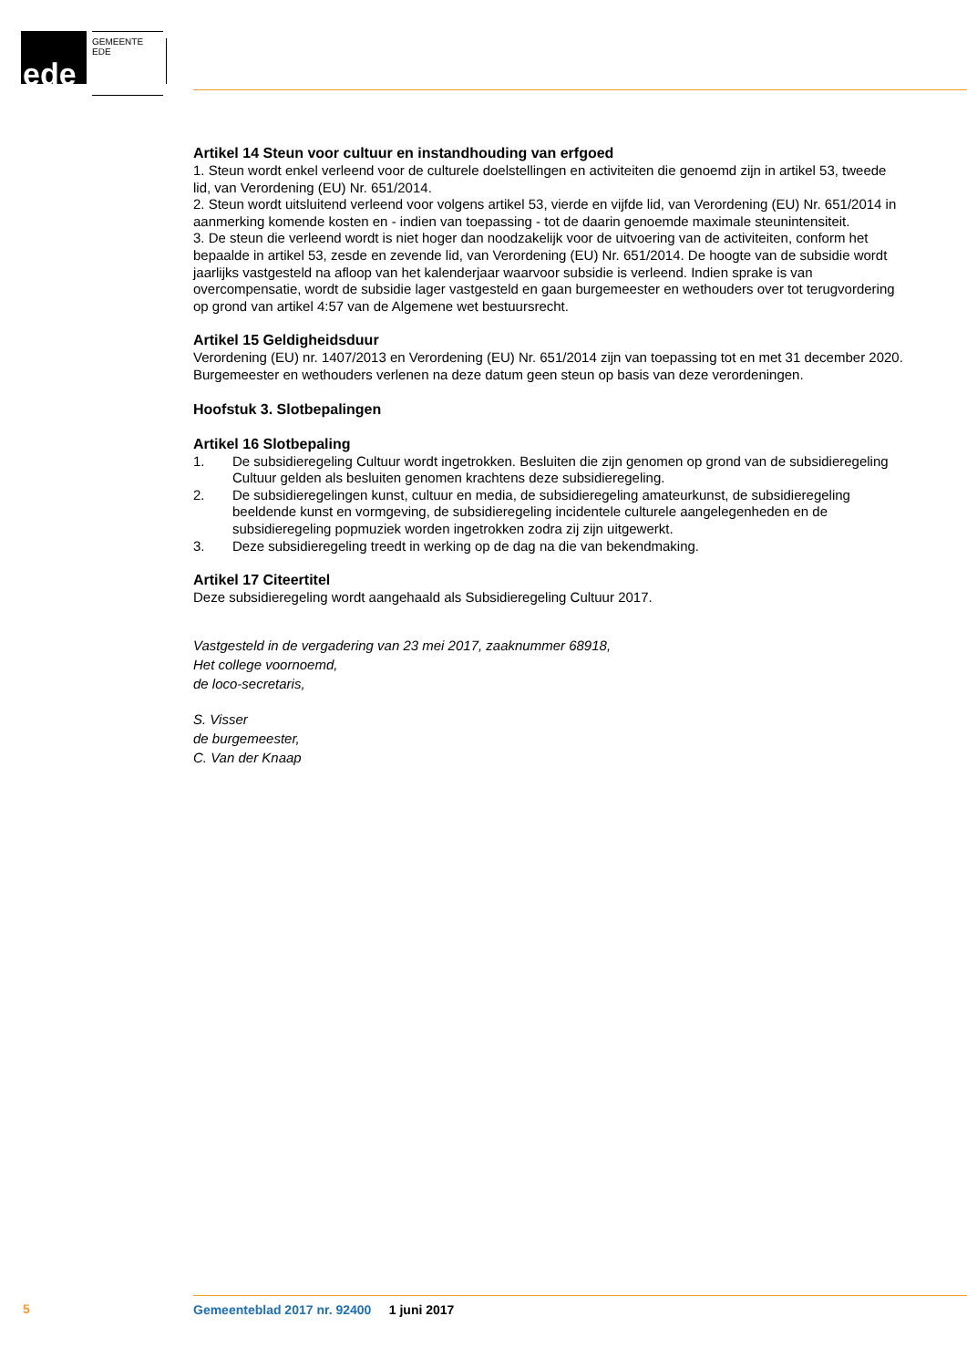ede GEMEENTE EDE
Artikel 14 Steun voor cultuur en instandhouding van erfgoed
1. Steun wordt enkel verleend voor de culturele doelstellingen en activiteiten die genoemd zijn in artikel 53, tweede lid, van Verordening (EU) Nr. 651/2014.
2. Steun wordt uitsluitend verleend voor volgens artikel 53, vierde en vijfde lid, van Verordening (EU) Nr. 651/2014 in aanmerking komende kosten en - indien van toepassing - tot de daarin genoemde maximale steunintensiteit.
3. De steun die verleend wordt is niet hoger dan noodzakelijk voor de uitvoering van de activiteiten, conform het bepaalde in artikel 53, zesde en zevende lid, van Verordening (EU) Nr. 651/2014. De hoogte van de subsidie wordt jaarlijks vastgesteld na afloop van het kalenderjaar waarvoor subsidie is verleend. Indien sprake is van overcompensatie, wordt de subsidie lager vastgesteld en gaan burge­meester en wethouders over tot terugvordering op grond van artikel 4:57 van de Algemene wet be­stuursrecht.
Artikel 15 Geldigheidsduur
Verordening (EU) nr. 1407/2013 en Verordening (EU) Nr. 651/2014 zijn van toepassing tot en met 31 december 2020. Burgemeester en wethouders verlenen na deze datum geen steun op basis van deze verordeningen.
Hoofstuk 3. Slotbepalingen
Artikel 16 Slotbepaling
1. De subsidieregeling Cultuur wordt ingetrokken. Besluiten die zijn genomen op grond van de subsidieregeling Cultuur gelden als besluiten genomen krachtens deze subsidieregeling.
2. De subsidieregelingen kunst, cultuur en media, de subsidieregeling amateurkunst, de subsidiere­geling beeldende kunst en vormgeving, de subsidieregeling incidentele culturele aangelegenheden en de subsidieregeling popmuziek worden ingetrokken zodra zij zijn uitgewerkt.
3. Deze subsidieregeling treedt in werking op de dag na die van bekendmaking.
Artikel 17 Citeertitel
Deze subsidieregeling wordt aangehaald als Subsidieregeling Cultuur 2017.
Vastgesteld in de vergadering van 23 mei 2017, zaaknummer 68918,
Het college voornoemd,
de loco-secretaris,
S. Visser
de burgemeester,
C. Van der Knaap
5 Gemeenteblad 2017 nr. 92400 1 juni 2017